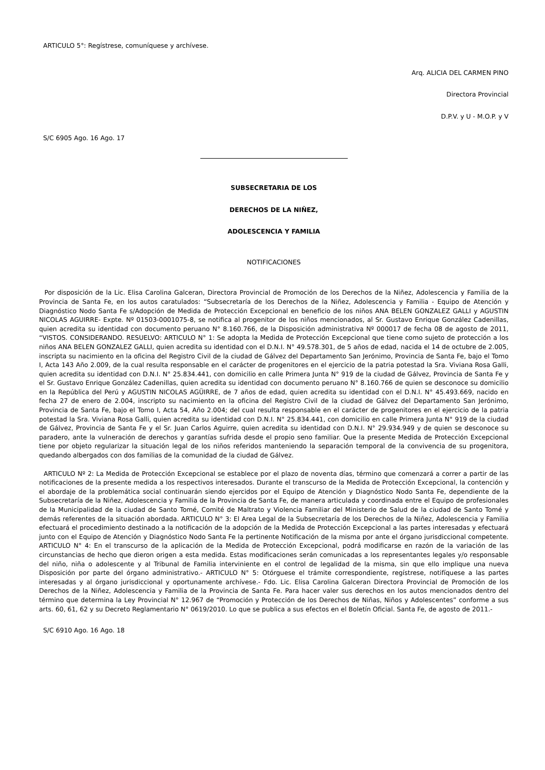ARTICULO 5°: Regístrese, comuníquese y archívese.
Arq. ALICIA DEL CARMEN PINO
Directora Provincial
D.P.V. y U - M.O.P. y V
S/C 6905 Ago. 16 Ago. 17
SUBSECRETARIA DE LOS
DERECHOS DE LA NIÑEZ,
ADOLESCENCIA Y FAMILIA
NOTIFICACIONES
Por disposición de la Lic. Elisa Carolina Galceran, Directora Provincial de Promoción de los Derechos de la Niñez, Adolescencia y Familia de la Provincia de Santa Fe, en los autos caratulados: “Subsecretaría de los Derechos de la Niñez, Adolescencia y Familia - Equipo de Atención y Diagnóstico Nodo Santa Fe s/Adopción de Medida de Protección Excepcional en beneficio de los niños ANA BELEN GONZALEZ GALLI y AGUSTIN NICOLAS AGUIRRE- Expte. Nº 01503-0001075-8, se notifica al progenitor de los niños mencionados, al Sr. Gustavo Enrique González Cadenillas, quien acredita su identidad con documento peruano N° 8.160.766, de la Disposición administrativa Nº 000017 de fecha 08 de agosto de 2011, “VISTOS. CONSIDERANDO. RESUELVO: ARTICULO N° 1: Se adopta la Medida de Protección Excepcional que tiene como sujeto de protección a los niños ANA BELEN GONZALEZ GALLI, quien acredita su identidad con el D.N.I. N° 49.578.301, de 5 años de edad, nacida el 14 de octubre de 2.005, inscripta su nacimiento en la oficina del Registro Civil de la ciudad de Gálvez del Departamento San Jerónimo, Provincia de Santa Fe, bajo el Tomo I, Acta 143 Año 2.009, de la cual resulta responsable en el carácter de progenitores en el ejercicio de la patria potestad la Sra. Viviana Rosa Galli, quien acredita su identidad con D.N.I. N° 25.834.441, con domicilio en calle Primera Junta N° 919 de la ciudad de Gálvez, Provincia de Santa Fe y el Sr. Gustavo Enrique González Cadenillas, quien acredita su identidad con documento peruano N° 8.160.766 de quien se desconoce su domicilio en la República del Perú y AGUSTIN NICOLAS AGÜIRRE, de 7 años de edad, quien acredita su identidad con el D.N.I. N° 45.493.669, nacido en fecha 27 de enero de 2.004, inscripto su nacimiento en la oficina del Registro Civil de la ciudad de Gálvez del Departamento San Jerónimo, Provincia de Santa Fe, bajo el Tomo I, Acta 54, Año 2.004; del cual resulta responsable en el carácter de progenitores en el ejercicio de la patria potestad la Sra. Viviana Rosa Galli, quien acredita su identidad con D.N.I. N° 25.834.441, con domicilio en calle Primera Junta N° 919 de la ciudad de Gálvez, Provincia de Santa Fe y el Sr. Juan Carlos Aguirre, quien acredita su identidad con D.N.I. N° 29.934.949 y de quien se desconoce su paradero, ante la vulneración de derechos y garantías sufrida desde el propio seno familiar. Que la presente Medida de Protección Excepcional tiene por objeto regularizar la situación legal de los niños referidos manteniendo la separación temporal de la convivencia de su progenitora, quedando albergados con dos familias de la comunidad de la ciudad de Gálvez.
ARTICULO Nº 2: La Medida de Protección Excepcional se establece por el plazo de noventa días, término que comenzará a correr a partir de las notificaciones de la presente medida a los respectivos interesados. Durante el transcurso de la Medida de Protección Excepcional, la contención y el abordaje de la problemática social continuarán siendo ejercidos por el Equipo de Atención y Diagnóstico Nodo Santa Fe, dependiente de la Subsecretaría de la Niñez, Adolescencia y Familia de la Provincia de Santa Fe, de manera articulada y coordinada entre el Equipo de profesionales de la Municipalidad de la ciudad de Santo Tomé, Comité de Maltrato y Violencia Familiar del Ministerio de Salud de la ciudad de Santo Tomé y demás referentes de la situación abordada. ARTICULO N° 3: El Area Legal de la Subsecretaría de los Derechos de la Niñez, Adolescencia y Familia efectuará el procedimiento destinado a la notificación de la adopción de la Medida de Protección Excepcional a las partes interesadas y efectuará junto con el Equipo de Atención y Diagnóstico Nodo Santa Fe la pertinente Notificación de la misma por ante el órgano jurisdiccional competente. ARTICULO N° 4: En el transcurso de la aplicación de la Medida de Protección Excepcional, podrá modificarse en razón de la variación de las circunstancias de hecho que dieron origen a esta medida. Estas modificaciones serán comunicadas a los representantes legales y/o responsable del niño, niña o adolescente y al Tribunal de Familia interviniente en el control de legalidad de la misma, sin que ello implique una nueva Disposición por parte del órgano administrativo.- ARTICULO N° 5: Otórguese el trámite correspondiente, regístrese, notifíquese a las partes interesadas y al órgano jurisdiccional y oportunamente archívese.- Fdo. Lic. Elisa Carolina Galceran Directora Provincial de Promoción de los Derechos de la Niñez, Adolescencia y Familia de la Provincia de Santa Fe. Para hacer valer sus derechos en los autos mencionados dentro del término que determina la Ley Provincial N° 12.967 de “Promoción y Protección de los Derechos de Niñas, Niños y Adolescentes” conforme a sus arts. 60, 61, 62 y su Decreto Reglamentario N° 0619/2010. Lo que se publica a sus efectos en el Boletín Oficial. Santa Fe, de agosto de 2011.-
S/C 6910 Ago. 16 Ago. 18